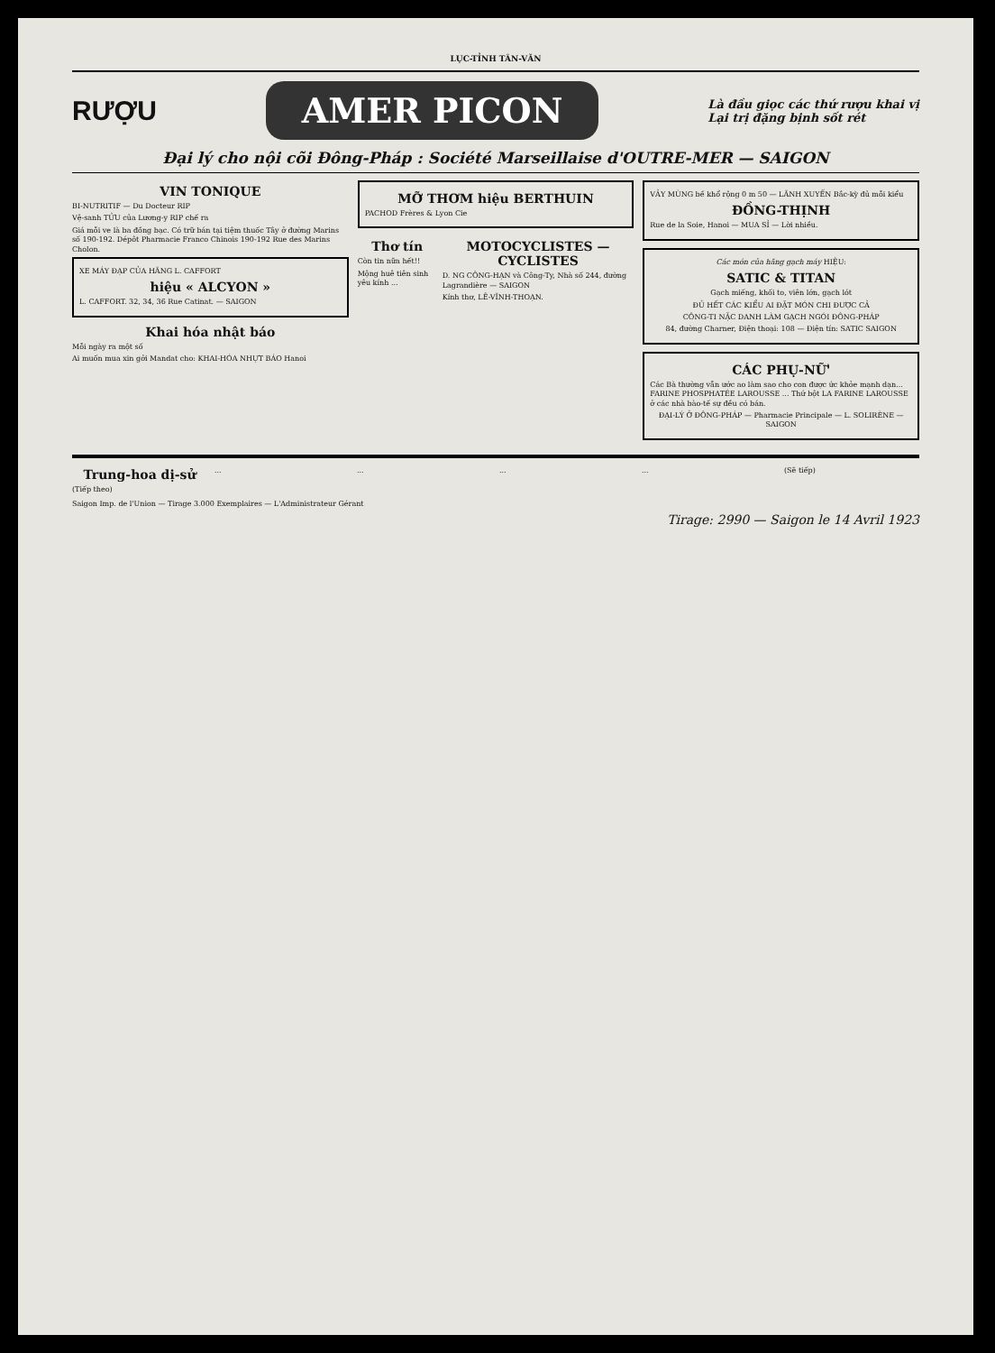LỤC-TỈNH TÂN-VĂN
RƯỢU AMER PICON Là đầu giọc các thứ rượu khai vị
Lại trị đặng bịnh sốt rét
Đại lý cho nội cõi Đông-Pháp : Société Marseillaise d'OUTRE-MER — SAIGON
VIN TONIQUE
BI-NUTRITIF — Du Docteur RIP
Vệ-sanh TỬU của Lương-y RIP chế ra
Giá mỗi ve là ba đồng bạc. Có trữ bán tại tiệm thuốc Tây ở đường Marins số 190-192. Dépôt Pharmacie Franco Chinois 190-192 Rue des Marins Cholon.
XE MÁY ĐẠP CỦA HÃNG L. CAFFORT
hiệu « ALCYON »
L. CAFFORT. 32, 34, 36 Rue Catinat. — SAIGON
Khai hóa nhật báo
Mỗi ngày ra một số
Ai muốn mua xin gởi Mandat cho: KHAI-HÓA NHỰT BÁO Hanoi
MỠ THƠM hiệu BERTHUIN
PACHOD Frères & Lyon Cie
Thơ tín
Còn tin nữa hết!!
Mộng huê tiên sinh yêu kính ...
MOTOCYCLISTES — CYCLISTES
D. NG CÔNG-HẠN và Công-Ty, Nhà số 244, đường Lagrandière — SAIGON
Kính thơ, LÊ-VĨNH-THOẠN.
VẢY MÙNG bề khổ rộng 0 m 50 — LÃNH XUYẾN Bắc-kỳ đủ mỗi kiểu
ĐỒNG-THỊNH
Rue de la Soie, Hanoi — MUA SỈ — Lời nhiều.
Các món của hãng gạch máy HIỆU:
SATIC & TITAN
Gạch miếng, khối to, viên lớn, gạch lót
ĐỦ HẾT CÁC KIỂU AI ĐẶT MÓN CHI ĐƯỢC CẢ
CÔNG-TI NẶC DANH LÀM GẠCH NGÓI ĐÔNG-PHÁP
84, đường Charner, Điện thoại: 108 — Điện tín: SATIC SAIGON
CÁC PHỤ-NỮ'
Các Bà thường vẫn ước ao làm sao cho con được ức khỏe mạnh dạn... FARINE PHOSPHATÉE LAROUSSE ... Thứ bột LA FARINE LAROUSSE ở các nhà bào-tế sự đều có bán.
ĐẠI-LÝ Ở ĐÔNG-PHÁP — Pharmacie Principale — L. SOLIRÈNE — SAIGON
Trung-hoa dị-sử
(Tiếp theo)
... ... ... ... (Sẽ tiếp)
Saigon Imp. de l'Union — Tirage 3.000 Exemplaires — L'Administrateur Gérant
Tirage: 2990 — Saigon le 14 Avril 1923